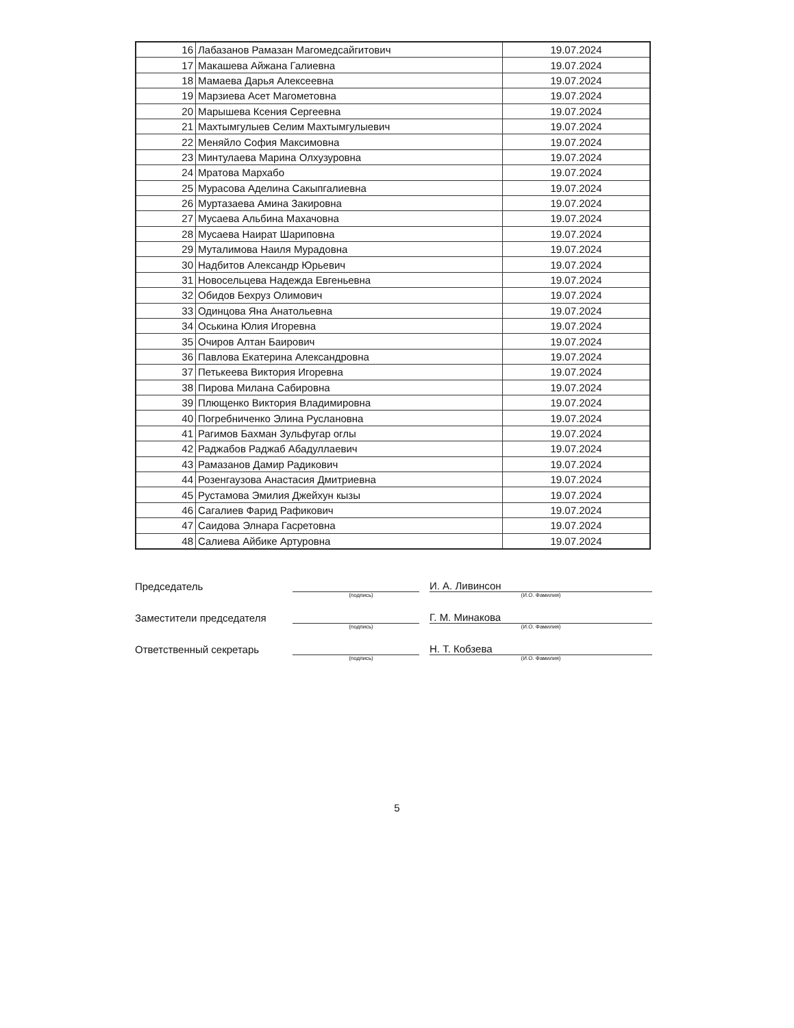| 16 | Лабазанов Рамазан Магомедсайгитович | 19.07.2024 |
| 17 | Макашева Айжана Галиевна | 19.07.2024 |
| 18 | Мамаева Дарья Алексеевна | 19.07.2024 |
| 19 | Марзиева Асет Магометовна | 19.07.2024 |
| 20 | Марышева Ксения Сергеевна | 19.07.2024 |
| 21 | Махтымгулыев Селим Махтымгулыевич | 19.07.2024 |
| 22 | Меняйло София Максимовна | 19.07.2024 |
| 23 | Минтулаева Марина Олхузуровна | 19.07.2024 |
| 24 | Мратова Мархабо | 19.07.2024 |
| 25 | Мурасова Аделина Сакыпгалиевна | 19.07.2024 |
| 26 | Муртазаева Амина Закировна | 19.07.2024 |
| 27 | Мусаева Альбина Махачовна | 19.07.2024 |
| 28 | Мусаева Наират Шариповна | 19.07.2024 |
| 29 | Муталимова Наиля Мурадовна | 19.07.2024 |
| 30 | Надбитов Александр Юрьевич | 19.07.2024 |
| 31 | Новосельцева Надежда Евгеньевна | 19.07.2024 |
| 32 | Обидов Бехруз Олимович | 19.07.2024 |
| 33 | Одинцова Яна Анатольевна | 19.07.2024 |
| 34 | Оськина Юлия Игоревна | 19.07.2024 |
| 35 | Очиров Алтан Баирович | 19.07.2024 |
| 36 | Павлова Екатерина Александровна | 19.07.2024 |
| 37 | Петькеева Виктория Игоревна | 19.07.2024 |
| 38 | Пирова Милана Сабировна | 19.07.2024 |
| 39 | Плющенко Виктория Владимировна | 19.07.2024 |
| 40 | Погребниченко Элина Руслановна | 19.07.2024 |
| 41 | Рагимов Бахман Зульфугар оглы | 19.07.2024 |
| 42 | Раджабов Раджаб Абадуллаевич | 19.07.2024 |
| 43 | Рамазанов Дамир Радикович | 19.07.2024 |
| 44 | Розенгаузова Анастасия Дмитриевна | 19.07.2024 |
| 45 | Рустамова Эмилия Джейхун кызы | 19.07.2024 |
| 46 | Сагалиев Фарид Рафикович | 19.07.2024 |
| 47 | Саидова Элнара Гасретовна | 19.07.2024 |
| 48 | Салиева Айбике Артуровна | 19.07.2024 |
Председатель
И. А. Ливинсон
(подпись) (И.О. Фамилия)
Заместители председателя
Г. М. Минакова
(подпись) (И.О. Фамилия)
Ответственный секретарь
Н. Т. Кобзева
(подпись) (И.О. Фамилия)
5